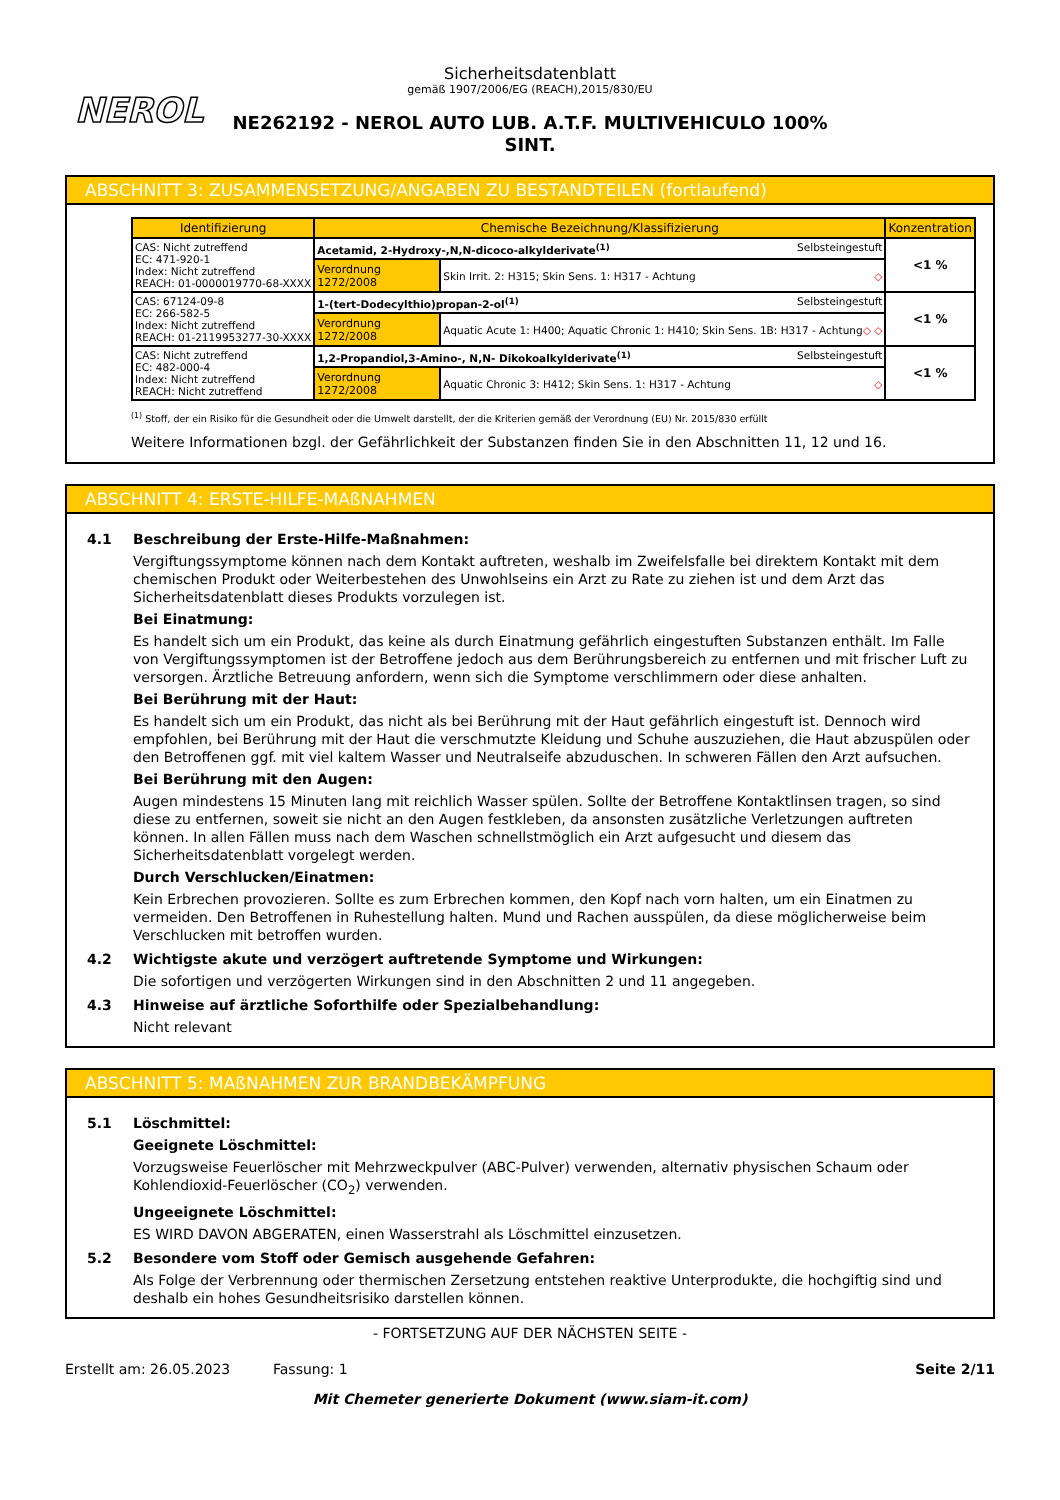NEROL
Sicherheitsdatenblatt
gemäß 1907/2006/EG (REACH),2015/830/EU
NE262192 - NEROL AUTO LUB. A.T.F. MULTIVEHICULO 100%
SINT.
ABSCHNITT 3: ZUSAMMENSETZUNG/ANGABEN ZU BESTANDTEILEN (fortlaufend)
| Identifizierung | Chemische Bezeichnung/Klassifizierung | | Konzentration |
| --- | --- | --- | --- |
| CAS: Nicht zutreffend EC: 471-920-1 Index: Nicht zutreffend REACH: 01-0000019770-68-XXXX | Acetamid, 2-Hydroxy-,N,N-dicoco-alkylderivate<sup>(1)</sup> Selbsteingestuft | | <1 % |
| | Verordnung 1272/2008 | Skin Irrit. 2: H315; Skin Sens. 1: H317 - Achtung ◇ | |
| CAS: 67124-09-8 EC: 266-582-5 Index: Nicht zutreffend REACH: 01-2119953277-30-XXXX | 1-(tert-Dodecylthio)propan-2-ol<sup>(1)</sup> Selbsteingestuft | | <1 % |
| | Verordnung 1272/2008 | Aquatic Acute 1: H400; Aquatic Chronic 1: H410; Skin Sens. 1B: H317 - Achtung ◇ ◇ | |
| CAS: Nicht zutreffend EC: 482-000-4 Index: Nicht zutreffend REACH: Nicht zutreffend | 1,2-Propandiol,3-Amino-, N,N- Dikokoalkylderivate<sup>(1)</sup> Selbsteingestuft | | <1 % |
| | Verordnung 1272/2008 | Aquatic Chronic 3: H412; Skin Sens. 1: H317 - Achtung ◇ | |
<sup>(1)</sup> Stoff, der ein Risiko für die Gesundheit oder die Umwelt darstellt, der die Kriterien gemäß der Verordnung (EU) Nr. 2015/830 erfüllt
Weitere Informationen bzgl. der Gefährlichkeit der Substanzen finden Sie in den Abschnitten 11, 12 und 16.
ABSCHNITT 4: ERSTE-HILFE-MAßNAHMEN
4.1 Beschreibung der Erste-Hilfe-Maßnahmen:
Vergiftungssymptome können nach dem Kontakt auftreten, weshalb im Zweifelsfalle bei direktem Kontakt mit dem chemischen Produkt oder Weiterbestehen des Unwohlseins ein Arzt zu Rate zu ziehen ist und dem Arzt das Sicherheitsdatenblatt dieses Produkts vorzulegen ist.
Bei Einatmung:
Es handelt sich um ein Produkt, das keine als durch Einatmung gefährlich eingestuften Substanzen enthält. Im Falle von Vergiftungssymptomen ist der Betroffene jedoch aus dem Berührungsbereich zu entfernen und mit frischer Luft zu versorgen. Ärztliche Betreuung anfordern, wenn sich die Symptome verschlimmern oder diese anhalten.
Bei Berührung mit der Haut:
Es handelt sich um ein Produkt, das nicht als bei Berührung mit der Haut gefährlich eingestuft ist. Dennoch wird empfohlen, bei Berührung mit der Haut die verschmutzte Kleidung und Schuhe auszuziehen, die Haut abzuspülen oder den Betroffenen ggf. mit viel kaltem Wasser und Neutralseife abzuduschen. In schweren Fällen den Arzt aufsuchen.
Bei Berührung mit den Augen:
Augen mindestens 15 Minuten lang mit reichlich Wasser spülen. Sollte der Betroffene Kontaktlinsen tragen, so sind diese zu entfernen, soweit sie nicht an den Augen festkleben, da ansonsten zusätzliche Verletzungen auftreten können. In allen Fällen muss nach dem Waschen schnellstmöglich ein Arzt aufgesucht und diesem das Sicherheitsdatenblatt vorgelegt werden.
Durch Verschlucken/Einatmen:
Kein Erbrechen provozieren. Sollte es zum Erbrechen kommen, den Kopf nach vorn halten, um ein Einatmen zu vermeiden. Den Betroffenen in Ruhestellung halten. Mund und Rachen ausspülen, da diese möglicherweise beim Verschlucken mit betroffen wurden.
4.2 Wichtigste akute und verzögert auftretende Symptome und Wirkungen:
Die sofortigen und verzögerten Wirkungen sind in den Abschnitten 2 und 11 angegeben.
4.3 Hinweise auf ärztliche Soforthilfe oder Spezialbehandlung:
Nicht relevant
ABSCHNITT 5: MAßNAHMEN ZUR BRANDBEKÄMPFUNG
5.1 Löschmittel:
Geeignete Löschmittel:
Vorzugsweise Feuerlöscher mit Mehrzweckpulver (ABC-Pulver) verwenden, alternativ physischen Schaum oder Kohlendioxid-Feuerlöscher (CO<sub>2</sub>) verwenden.
Ungeeignete Löschmittel:
ES WIRD DAVON ABGERATEN, einen Wasserstrahl als Löschmittel einzusetzen.
5.2 Besondere vom Stoff oder Gemisch ausgehende Gefahren:
Als Folge der Verbrennung oder thermischen Zersetzung entstehen reaktive Unterprodukte, die hochgiftig sind und deshalb ein hohes Gesundheitsrisiko darstellen können.
- FORTSETZUNG AUF DER NÄCHSTEN SEITE -
Erstellt am: 26.05.2023 Fassung: 1 Seite 2/11
Mit Chemeter generierte Dokument (www.siam-it.com)